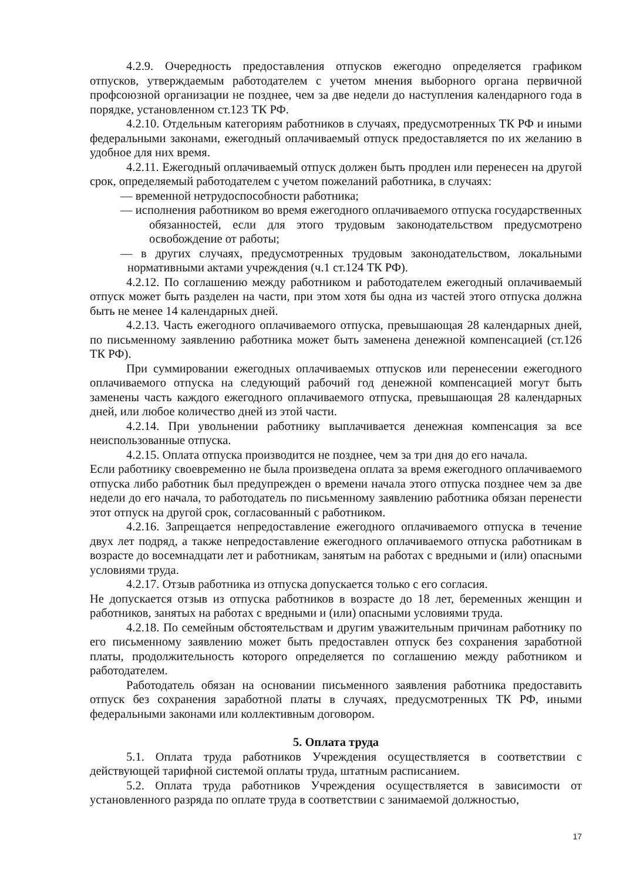4.2.9. Очередность предоставления отпусков ежегодно определяется графиком отпусков, утверждаемым работодателем с учетом мнения выборного органа первичной профсоюзной организации не позднее, чем за две недели до наступления календарного года в порядке, установленном ст.123 ТК РФ.
4.2.10. Отдельным категориям работников в случаях, предусмотренных ТК РФ и иными федеральными законами, ежегодный оплачиваемый отпуск предоставляется по их желанию в удобное для них время.
4.2.11. Ежегодный оплачиваемый отпуск должен быть продлен или перенесен на другой срок, определяемый работодателем с учетом пожеланий работника, в случаях:
— временной нетрудоспособности работника;
— исполнения работником во время ежегодного оплачиваемого отпуска государственных обязанностей, если для этого трудовым законодательством предусмотрено освобождение от работы;
— в других случаях, предусмотренных трудовым законодательством, локальными нормативными актами учреждения (ч.1 ст.124 ТК РФ).
4.2.12. По соглашению между работником и работодателем ежегодный оплачиваемый отпуск может быть разделен на части, при этом хотя бы одна из частей этого отпуска должна быть не менее 14 календарных дней.
4.2.13. Часть ежегодного оплачиваемого отпуска, превышающая 28 календарных дней, по письменному заявлению работника может быть заменена денежной компенсацией (ст.126 ТК РФ).
При суммировании ежегодных оплачиваемых отпусков или перенесении ежегодного оплачиваемого отпуска на следующий рабочий год денежной компенсацией могут быть заменены часть каждого ежегодного оплачиваемого отпуска, превышающая 28 календарных дней, или любое количество дней из этой части.
4.2.14. При увольнении работнику выплачивается денежная компенсация за все неиспользованные отпуска.
4.2.15. Оплата отпуска производится не позднее, чем за три дня до его начала.
Если работнику своевременно не была произведена оплата за время ежегодного оплачиваемого отпуска либо работник был предупрежден о времени начала этого отпуска позднее чем за две недели до его начала, то работодатель по письменному заявлению работника обязан перенести этот отпуск на другой срок, согласованный с работником.
4.2.16. Запрещается непредоставление ежегодного оплачиваемого отпуска в течение двух лет подряд, а также непредоставление ежегодного оплачиваемого отпуска работникам в возрасте до восемнадцати лет и работникам, занятым на работах с вредными и (или) опасными условиями труда.
4.2.17. Отзыв работника из отпуска допускается только с его согласия.
Не допускается отзыв из отпуска работников в возрасте до 18 лет, беременных женщин и работников, занятых на работах с вредными и (или) опасными условиями труда.
4.2.18. По семейным обстоятельствам и другим уважительным причинам работнику по его письменному заявлению может быть предоставлен отпуск без сохранения заработной платы, продолжительность которого определяется по соглашению между работником и работодателем.
Работодатель обязан на основании письменного заявления работника предоставить отпуск без сохранения заработной платы в случаях, предусмотренных ТК РФ, иными федеральными законами или коллективным договором.
5. Оплата труда
5.1. Оплата труда работников Учреждения осуществляется в соответствии с действующей тарифной системой оплаты труда, штатным расписанием.
5.2. Оплата труда работников Учреждения осуществляется в зависимости от установленного разряда по оплате труда в соответствии с занимаемой должностью,
17